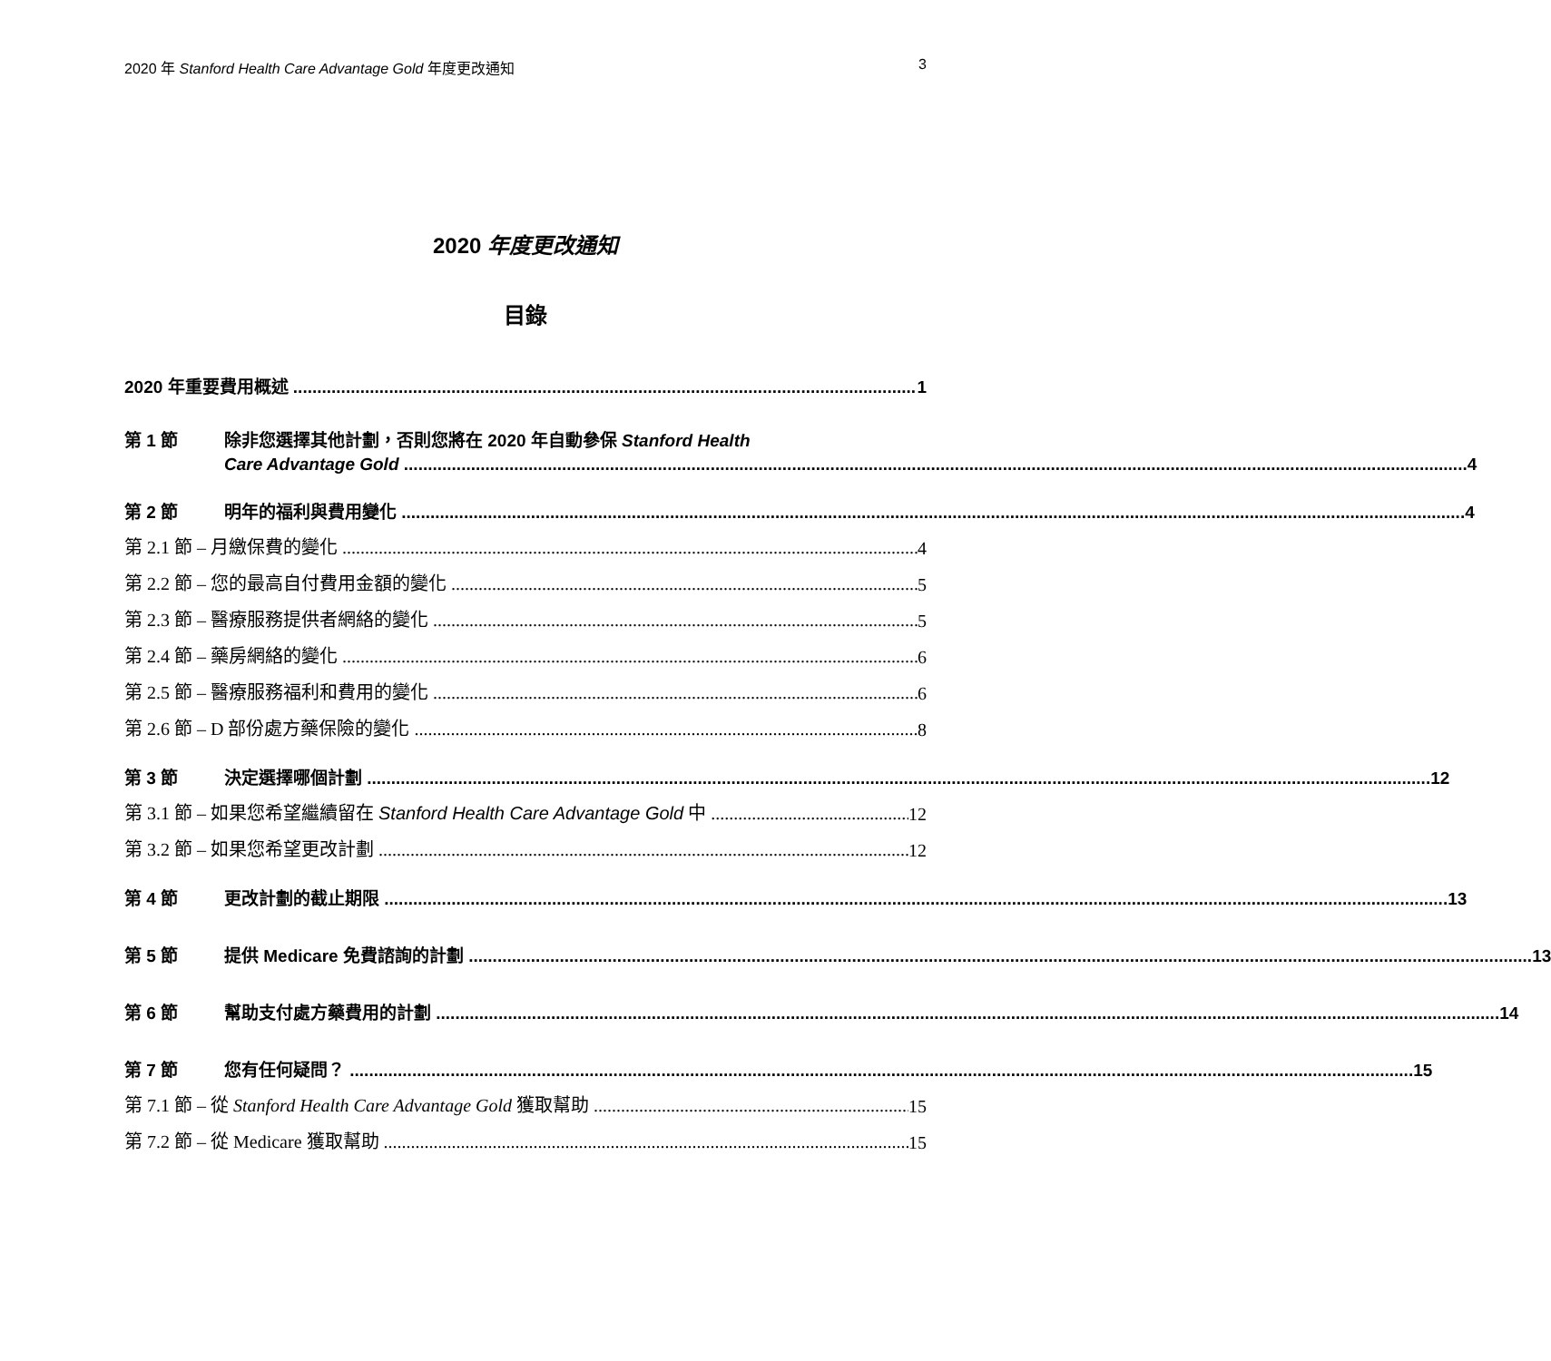2020 年 Stanford Health Care Advantage Gold 年度更改通知 3
2020 年度更改通知
目錄
2020 年重要費用概述 1
第 1 節 除非您選擇其他計劃，否則您將在 2020 年自動參保 Stanford Health
Care Advantage Gold 4
第 2 節
明年的福利與費用變化 4
第 2.1 節 – 月繳保費的變化 4
第 2.2 節 – 您的最高自付費用金額的變化 5
第 2.3 節 – 醫療服務提供者網絡的變化 5
第 2.4 節 – 藥房網絡的變化 6
第 2.5 節 – 醫療服務福利和費用的變化 6
第 2.6 節 – D 部份處方藥保險的變化 8
第 3 節
決定選擇哪個計劃 12
第 3.1 節 – 如果您希望繼續留在 Stanford Health Care Advantage Gold 中 12
第 3.2 節 – 如果您希望更改計劃 12
第 4 節
更改計劃的截止期限 13
第 5 節
提供 Medicare 免費諮詢的計劃 13
第 6 節
幫助支付處方藥費用的計劃 14
第 7 節
您有任何疑問？ 15
第 7.1 節 – 從 Stanford Health Care Advantage Gold 獲取幫助 15
第 7.2 節 – 從 Medicare 獲取幫助 15